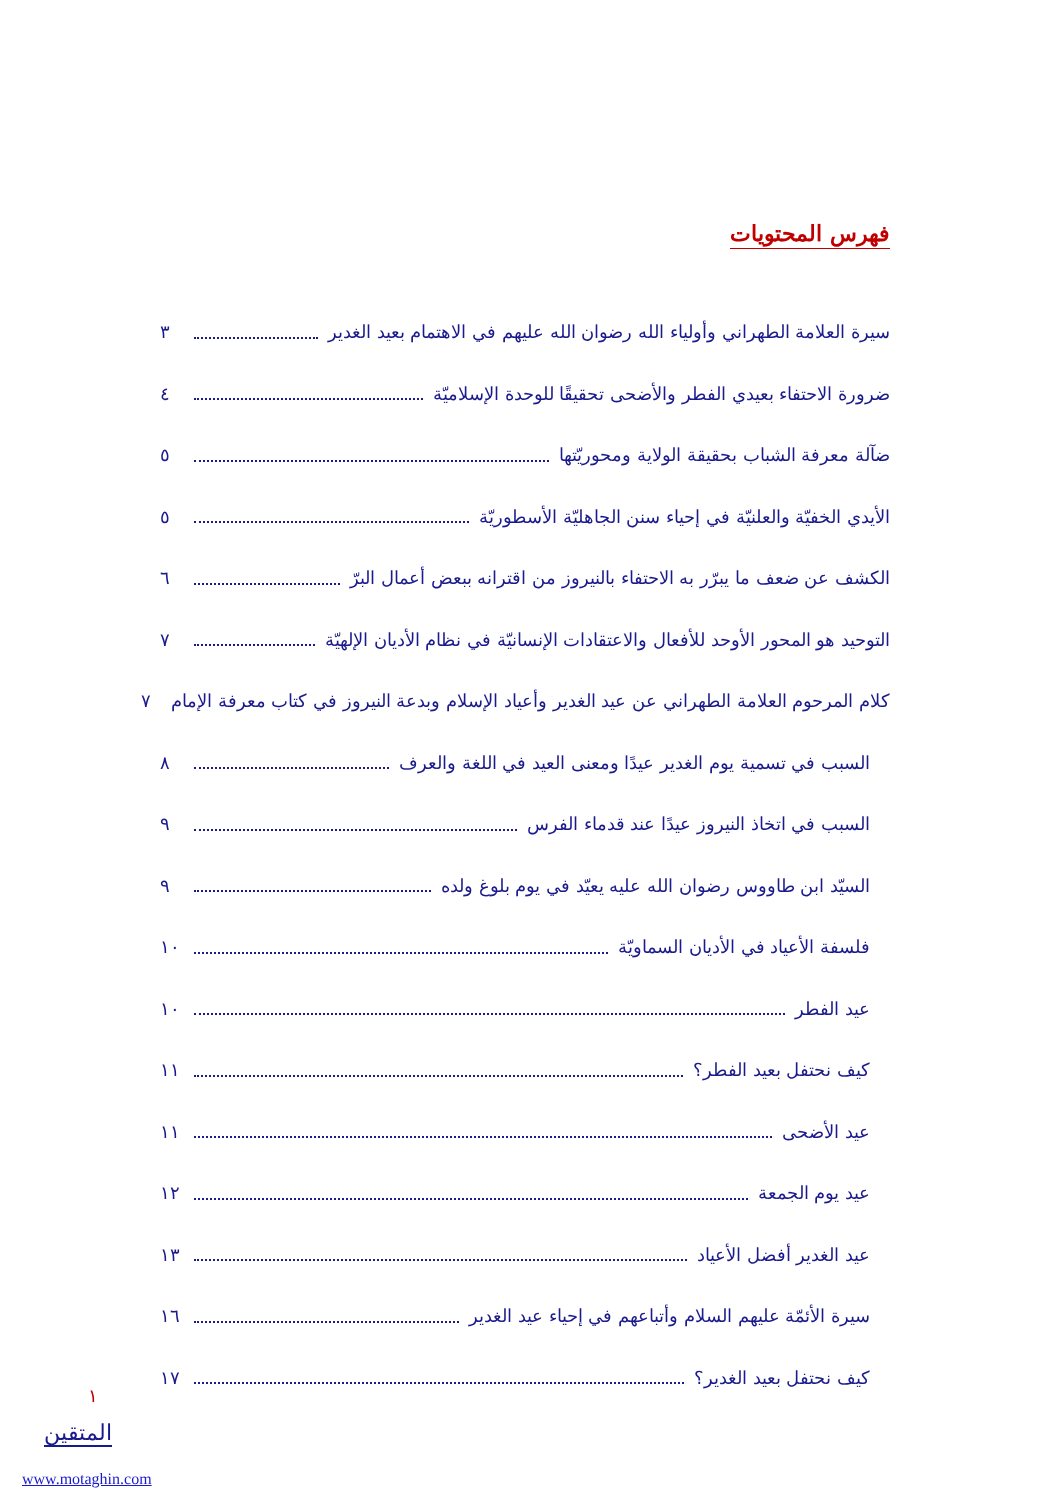فهرس المحتويات
سيرة العلامة الطهراني وأولياء الله رضوان الله عليهم في الاهتمام بعيد الغدير ٣
ضرورة الاحتفاء بعيدي الفطر والأضحى تحقيقًا للوحدة الإسلاميّة ٤
ضآلة معرفة الشباب بحقيقة الولاية ومحوريّتها ٥
الأيدي الخفيّة والعلنيّة في إحياء سنن الجاهليّة الأسطوريّة ٥
الكشف عن ضعف ما يبرّر به الاحتفاء بالنيروز من اقترانه ببعض أعمال البرّ ٦
التوحيد هو المحور الأوحد للأفعال والاعتقادات الإنسانيّة في نظام الأديان الإلهيّة ٧
كلام المرحوم العلامة الطهراني عن عيد الغدير وأعياد الإسلام وبدعة النيروز في كتاب معرفة الإمام ٧
السبب في تسمية يوم الغدير عيدًا ومعنى العيد في اللغة والعرف ٨
السبب في اتخاذ النيروز عيدًا عند قدماء الفرس ٩
السيّد ابن طاووس رضوان الله عليه يعيّد في يوم بلوغ ولده ٩
فلسفة الأعياد في الأديان السماويّة ١٠
عيد الفطر ١٠
كيف نحتفل بعيد الفطر؟ ١١
عيد الأضحى ١١
عيد يوم الجمعة ١٢
عيد الغدير أفضل الأعياد ١٣
سيرة الأئمّة عليهم السلام وأتباعهم في إحياء عيد الغدير ١٦
كيف نحتفل بعيد الغدير؟ ١٧
١
المتقين
www.motaghin.com